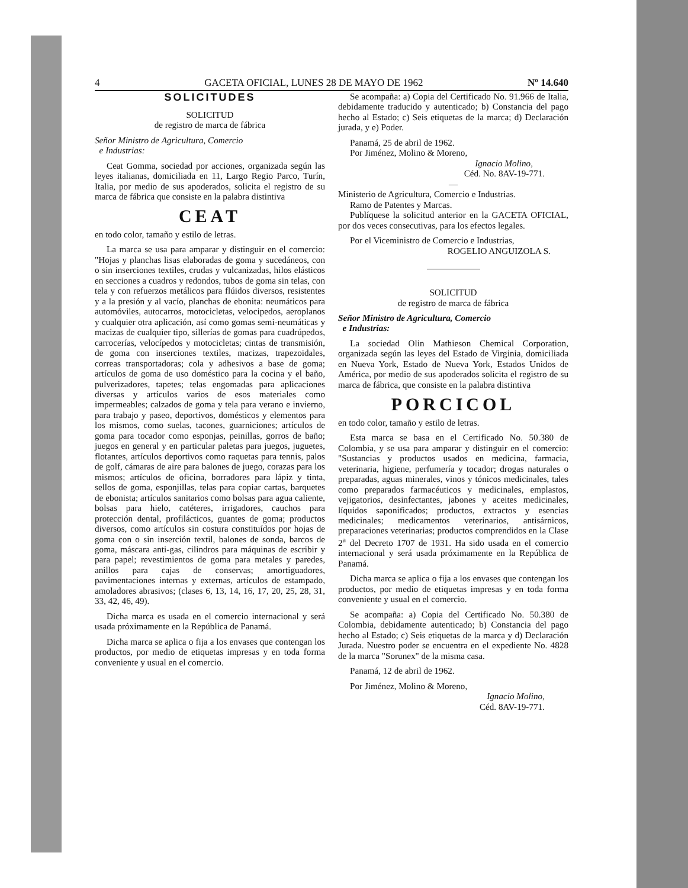4 GACETA OFICIAL, LUNES 28 DE MAYO DE 1962 Nº 14.640
SOLICITUDES
SOLICITUD
de registro de marca de fábrica
Señor Ministro de Agricultura, Comercio
e Industrias:
Ceat Gomma, sociedad por acciones, organizada según las leyes italianas, domiciliada en 11, Largo Regio Parco, Turín, Italia, por medio de sus apoderados, solicita el registro de su marca de fábrica que consiste en la palabra distintiva
CEAT
en todo color, tamaño y estilo de letras.
La marca se usa para amparar y distinguir en el comercio: "Hojas y planchas lisas elaboradas de goma y sucedáneos, con o sin inserciones textiles, crudas y vulcanizadas, hilos elásticos en secciones a cuadros y redondos, tubos de goma sin telas, con tela y con refuerzos metálicos para flúidos diversos, resistentes y a la presión y al vacío, planchas de ebonita: neumáticos para automóviles, autocarros, motocicletas, velocipedos, aeroplanos y cualquier otra aplicación, así como gomas semi-neumáticas y macizas de cualquier tipo, sillerías de gomas para cuadrúpedos, carrocerías, velocípedos y motocicletas; cintas de transmisión, de goma con inserciones textiles, macizas, trapezoidales, correas transportadoras; cola y adhesivos a base de goma; artículos de goma de uso doméstico para la cocina y el baño, pulverizadores, tapetes; telas engomadas para aplicaciones diversas y artículos varios de esos materiales como impermeables; calzados de goma y tela para verano e invierno, para trabajo y paseo, deportivos, domésticos y elementos para los mismos, como suelas, tacones, guarniciones; artículos de goma para tocador como esponjas, peinillas, gorros de baño; juegos en general y en particular paletas para juegos, juguetes, flotantes, artículos deportivos como raquetas para tennis, palos de golf, cámaras de aire para balones de juego, corazas para los mismos; artículos de oficina, borradores para lápiz y tinta, sellos de goma, esponjillas, telas para copiar cartas, barquetes de ebonista; artículos sanitarios como bolsas para agua caliente, bolsas para hielo, catéteres, irrigadores, cauchos para protección dental, profilácticos, guantes de goma; productos diversos, como artículos sin costura constituídos por hojas de goma con o sin inserción textil, balones de sonda, barcos de goma, máscara anti-gas, cilindros para máquinas de escribir y para papel; revestimientos de goma para metales y paredes, anillos para cajas de conservas; amortiguadores, pavimentaciones internas y externas, artículos de estampado, amoladores abrasivos; (clases 6, 13, 14, 16, 17, 20, 25, 28, 31, 33, 42, 46, 49).
Dicha marca es usada en el comercio internacional y será usada próximamente en la República de Panamá.
Dicha marca se aplica o fija a los envases que contengan los productos, por medio de etiquetas impresas y en toda forma conveniente y usual en el comercio.
Se acompaña: a) Copia del Certificado No. 91.966 de Italia, debidamente traducido y autenticado; b) Constancia del pago hecho al Estado; c) Seis etiquetas de la marca; d) Declaración jurada, y e) Poder.
Panamá, 25 de abril de 1962.
Por Jiménez, Molino & Moreno,
Ignacio Molino,
Céd. No. 8AV-19-771.
—
Ministerio de Agricultura, Comercio e Industrias.
Ramo de Patentes y Marcas.
Publíquese la solicitud anterior en la GACETA OFICIAL, por dos veces consecutivas, para los efectos legales.
Por el Viceministro de Comercio e Industrias,
ROGELIO ANGUIZOLA S.
SOLICITUD
de registro de marca de fábrica
Señor Ministro de Agricultura, Comercio
e Industrias:
La sociedad Olin Mathieson Chemical Corporation, organizada según las leyes del Estado de Virginia, domiciliada en Nueva York, Estado de Nueva York, Estados Unidos de América, por medio de sus apoderados solicita el registro de su marca de fábrica, que consiste en la palabra distintiva
PORCICOL
en todo color, tamaño y estilo de letras.
Esta marca se basa en el Certificado No. 50.380 de Colombia, y se usa para amparar y distinguir en el comercio: "Sustancias y productos usados en medicina, farmacia, veterinaria, higiene, perfumería y tocador; drogas naturales o preparadas, aguas minerales, vinos y tónicos medicinales, tales como preparados farmacéuticos y medicinales, emplastos, vejigatorios, desinfectantes, jabones y aceites medicinales, líquidos saponificados; productos, extractos y esencias medicinales; medicamentos veterinarios, antisárnicos, preparaciones veterinarias; productos comprendidos en la Clase 2<sup>a</sup> del Decreto 1707 de 1931. Ha sido usada en el comercio internacional y será usada próximamente en la República de Panamá.
Dicha marca se aplica o fija a los envases que contengan los productos, por medio de etiquetas impresas y en toda forma conveniente y usual en el comercio.
Se acompaña: a) Copia del Certificado No. 50.380 de Colombia, debidamente autenticado; b) Constancia del pago hecho al Estado; c) Seis etiquetas de la marca y d) Declaración Jurada. Nuestro poder se encuentra en el expediente No. 4828 de la marca "Sorunex" de la misma casa.
Panamá, 12 de abril de 1962.
Por Jiménez, Molino & Moreno,
Ignacio Molino,
Céd. 8AV-19-771.